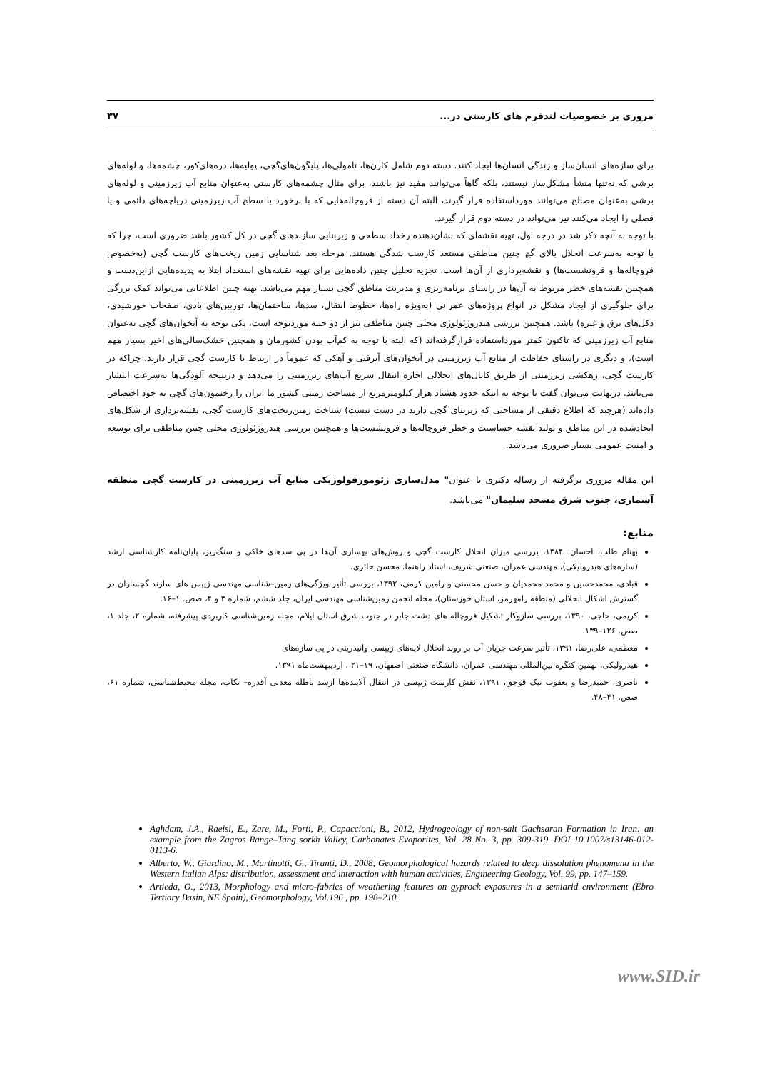مروری بر خصوصیات لندفرم های کارستی در... ۳۷
برای سازه‌های انسان‌ساز و زندگی انسان‌ها ایجاد کنند. دسته دوم شامل کارن‌ها، تامولی‌ها، پلیگون‌های‌گچی، پولیه‌ها، دره‌های‌کور، چشمه‌ها، و لوله‌های برشی که نه‌تنها منشأ مشکل‌ساز نیستند، بلکه گاهاً می‌توانند مفید نیز باشند، برای مثال چشمه‌های کارستی به‌عنوان منابع آب زیرزمینی و لوله‌های برشی به‌عنوان مصالح می‌توانند مورداستفاده قرار گیرند، البته آن دسته از فروچاله‌هایی که با برخورد با سطح آب زیرزمینی دریاچه‌های دائمی و یا فصلی را ایجاد می‌کنند نیز می‌تواند در دسته دوم قرار گیرند.
با توجه به آنچه ذکر شد در درجه اول، تهیه نقشه‌ای که نشان‌دهنده رخداد سطحی و زیربنایی سازندهای گچی در کل کشور باشد ضروری است، چرا که با توجه به‌سرعت انحلال بالای گچ چنین مناطقی مستعد کارست شدگی هستند. مرحله بعد شناسایی زمین ریخت‌های کارست گچی (به‌خصوص فروچاله‌ها و فرونشست‌ها) و نقشه‌برداری از آن‌ها است. تجزیه تحلیل چنین داده‌هایی برای تهیه نقشه‌های استعداد ابتلا به پدیده‌هایی ازاین‌دست و همچنین نقشه‌های خطر مربوط به آن‌ها در راستای برنامه‌ریزی و مدیریت مناطق گچی بسیار مهم می‌باشد. تهیه چنین اطلاعاتی می‌تواند کمک بزرگی برای جلوگیری از ایجاد مشکل در انواع پروژه‌های عمرانی (به‌ویژه راه‌ها، خطوط انتقال، سدها، ساختمان‌ها، توربین‌های بادی، صفحات خورشیدی، دکل‌های برق و غیره) باشد. همچنین بررسی هیدروژئولوژی محلی چنین مناطقی نیز از دو جنبه موردتوجه است، یکی توجه به آبخوان‌های گچی به‌عنوان منابع آب زیرزمینی که تاکنون کمتر مورداستفاده قرارگرفته‌اند (که البته با توجه به کم‌آب بودن کشورمان و همچنین خشک‌سالی‌های اخیر بسیار مهم است)، و دیگری در راستای حفاظت از منابع آب زیرزمینی در آبخوان‌های آبرفتی و آهکی که عموماً در ارتباط با کارست گچی قرار دارند، چراکه در کارست گچی، زهکشی زیرزمینی از طریق کانال‌های انحلالی اجازه انتقال سریع آب‌های زیرزمینی را می‌دهد و درنتیجه آلودگی‌ها به‌سرعت انتشار می‌یابند. درنهایت می‌توان گفت با توجه به اینکه حدود هشتاد هزار کیلومترمربع از مساحت زمینی کشور ما ایران را رخنمون‌های گچی به خود اختصاص داده‌اند (هرچند که اطلاع دقیقی از مساحتی که زیربنای گچی دارند در دست نیست) شناخت زمین‌ریخت‌های کارست گچی، نقشه‌برداری از شکل‌های ایجادشده در این مناطق و تولید نقشه حساسیت و خطر فروچاله‌ها و فرونشست‌ها و همچنین بررسی هیدروژئولوژی محلی چنین مناطقی برای توسعه و امنیت عمومی بسیار ضروری می‌باشد.
این مقاله مروری برگرفته از رساله دکتری با عنوان" مدل‌سازی ژئومورفولوژیکی منابع آب زیرزمینی در کارست گچی منطقه آسماری، جنوب شرق مسجد سلیمان" می‌باشد.
منابع:
بهنام طلب، احسان، ۱۳۸۴، بررسی میزان انحلال کارست گچی و روش‌های بهسازی آن‌ها در پی سدهای خاکی و سنگ‌ریز، پایان‌نامه کارشناسی ارشد (سازه‌های هیدرولیکی)، مهندسی عمران، صنعتی شریف، استاد راهنما. محسن حائری.
قبادی، محمدحسین و محمد محمدیان و حسن محسنی و رامین کرمی، ۱۳۹۲، بررسی تأثیر ویژگی‌های زمین–شناسی مهندسی ژیپس های سازند گچساران در گسترش اشکال انحلالی (منطقه رامهرمز، استان خوزستان)، مجله انجمن زمین‌شناسی مهندسی ایران، جلد ششم، شماره ۳ و ۴، صص. ۱–۱۶.
کریمی، حاجی، ۱۳۹۰، بررسی سازوکار تشکیل فروچاله های دشت جابر در جنوب شرق استان ایلام، مجله زمین‌شناسی کاربردی پیشرفته، شماره ۲، جلد ۱، صص. ۱۲۶–۱۳۹.
معظمی، علی‌رضا، ۱۳۹۱، تأثیر سرعت جریان آب بر روند انحلال لایه‌های ژیپسی وانیدریتی در پی سازه‌های
هیدرولیکی، نهمین کنگره بین‌المللی مهندسی عمران، دانشگاه صنعتی اصفهان، ۱۹–۲۱ ، اردیبهشت‌ماه ۱۳۹۱.
ناصری، حمیدرضا و یعقوب نیک قوجق، ۱۳۹۱، نقش کارست ژیپسی در انتقال آلاینده‌ها ازسد باطله معدنی آقدره– تکاب، مجله محیط‌شناسی، شماره ۶۱، صص. ۴۱–۴۸.
Aghdam, J.A., Raeisi, E., Zare, M., Forti, P., Capaccioni, B., 2012, Hydrogeology of non-salt Gachsaran Formation in Iran: an example from the Zagros Range–Tang sorkh Valley, Carbonates Evaporites, Vol. 28 No. 3, pp. 309-319. DOI 10.1007/s13146-012-0113-6.
Alberto, W., Giardino, M., Martinotti, G., Tiranti, D., 2008, Geomorphological hazards related to deep dissolution phenomena in the Western Italian Alps: distribution, assessment and interaction with human activities, Engineering Geology, Vol. 99, pp. 147–159.
Artieda, O., 2013, Morphology and micro-fabrics of weathering features on gyprock exposures in a semiarid environment (Ebro Tertiary Basin, NE Spain), Geomorphology, Vol.196 , pp. 198–210.
www.SID.ir